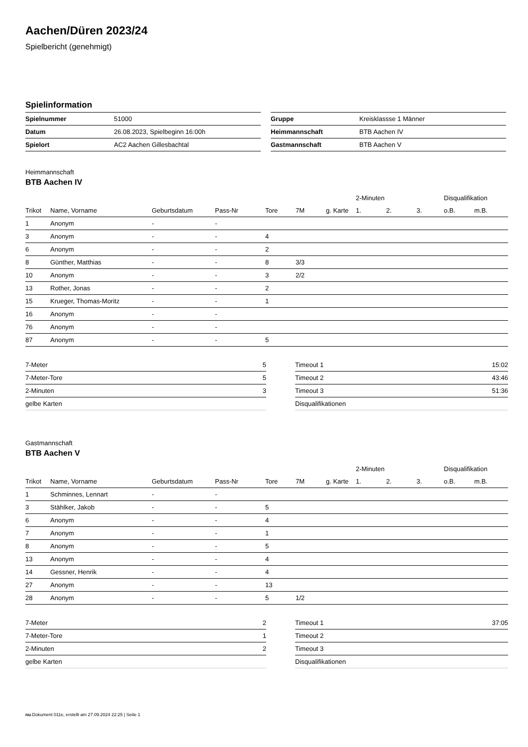Aachen/Düren 2023/24
Spielbericht (genehmigt)
Spielinformation
| Spielnummer | 51000 |
| Datum | 26.08.2023, Spielbeginn 16:00h |
| Spielort | AC2 Aachen Gillesbachtal |
| Gruppe | Kreisklassse 1 Männer |
| Heimmannschaft | BTB Aachen IV |
| Gastmannschaft | BTB Aachen V |
Heimmannschaft
BTB Aachen IV
| | | | | | | | 2-Minuten | | | Disqualifikation | |
| --- | --- | --- | --- | --- | --- | --- | --- | --- | --- | --- | --- |
| Trikot | Name, Vorname | Geburtsdatum | Pass-Nr | Tore | 7M | g. Karte | 1. | 2. | 3. | o.B. | m.B. |
| 1 | Anonym | - | - | | | | | | | | |
| 3 | Anonym | - | - | 4 | | | | | | | |
| 6 | Anonym | - | - | 2 | | | | | | | |
| 8 | Günther, Matthias | - | - | 8 | 3/3 | | | | | | |
| 10 | Anonym | - | - | 3 | 2/2 | | | | | | |
| 13 | Rother, Jonas | - | - | 2 | | | | | | | |
| 15 | Krueger, Thomas-Moritz | - | - | 1 | | | | | | | |
| 16 | Anonym | - | - | | | | | | | | |
| 76 | Anonym | - | - | | | | | | | | |
| 87 | Anonym | - | - | 5 | | | | | | | |
| 7-Meter | 5 |
| 7-Meter-Tore | 5 |
| 2-Minuten | 3 |
| gelbe Karten | |
| Timeout 1 | 15:02 |
| Timeout 2 | 43:46 |
| Timeout 3 | 51:36 |
| Disqualifikationen | |
Gastmannschaft
BTB Aachen V
| | | | | | | | 2-Minuten | | | Disqualifikation | |
| --- | --- | --- | --- | --- | --- | --- | --- | --- | --- | --- | --- |
| Trikot | Name, Vorname | Geburtsdatum | Pass-Nr | Tore | 7M | g. Karte | 1. | 2. | 3. | o.B. | m.B. |
| 1 | Schminnes, Lennart | - | - | | | | | | | | |
| 3 | Stählker, Jakob | - | - | 5 | | | | | | | |
| 6 | Anonym | - | - | 4 | | | | | | | |
| 7 | Anonym | - | - | 1 | | | | | | | |
| 8 | Anonym | - | - | 5 | | | | | | | |
| 13 | Anonym | - | - | 4 | | | | | | | |
| 14 | Gessner, Henrik | - | - | 4 | | | | | | | |
| 27 | Anonym | - | - | 13 | | | | | | | |
| 28 | Anonym | - | - | 5 | 1/2 | | | | | | |
| 7-Meter | 2 |
| 7-Meter-Tore | 1 |
| 2-Minuten | 2 |
| gelbe Karten | |
| Timeout 1 | 37:05 |
| Timeout 2 | |
| Timeout 3 | |
| Disqualifikationen | |
nu.Dokument 011e, erstellt am 27.09.2024 22:25 | Seite 1